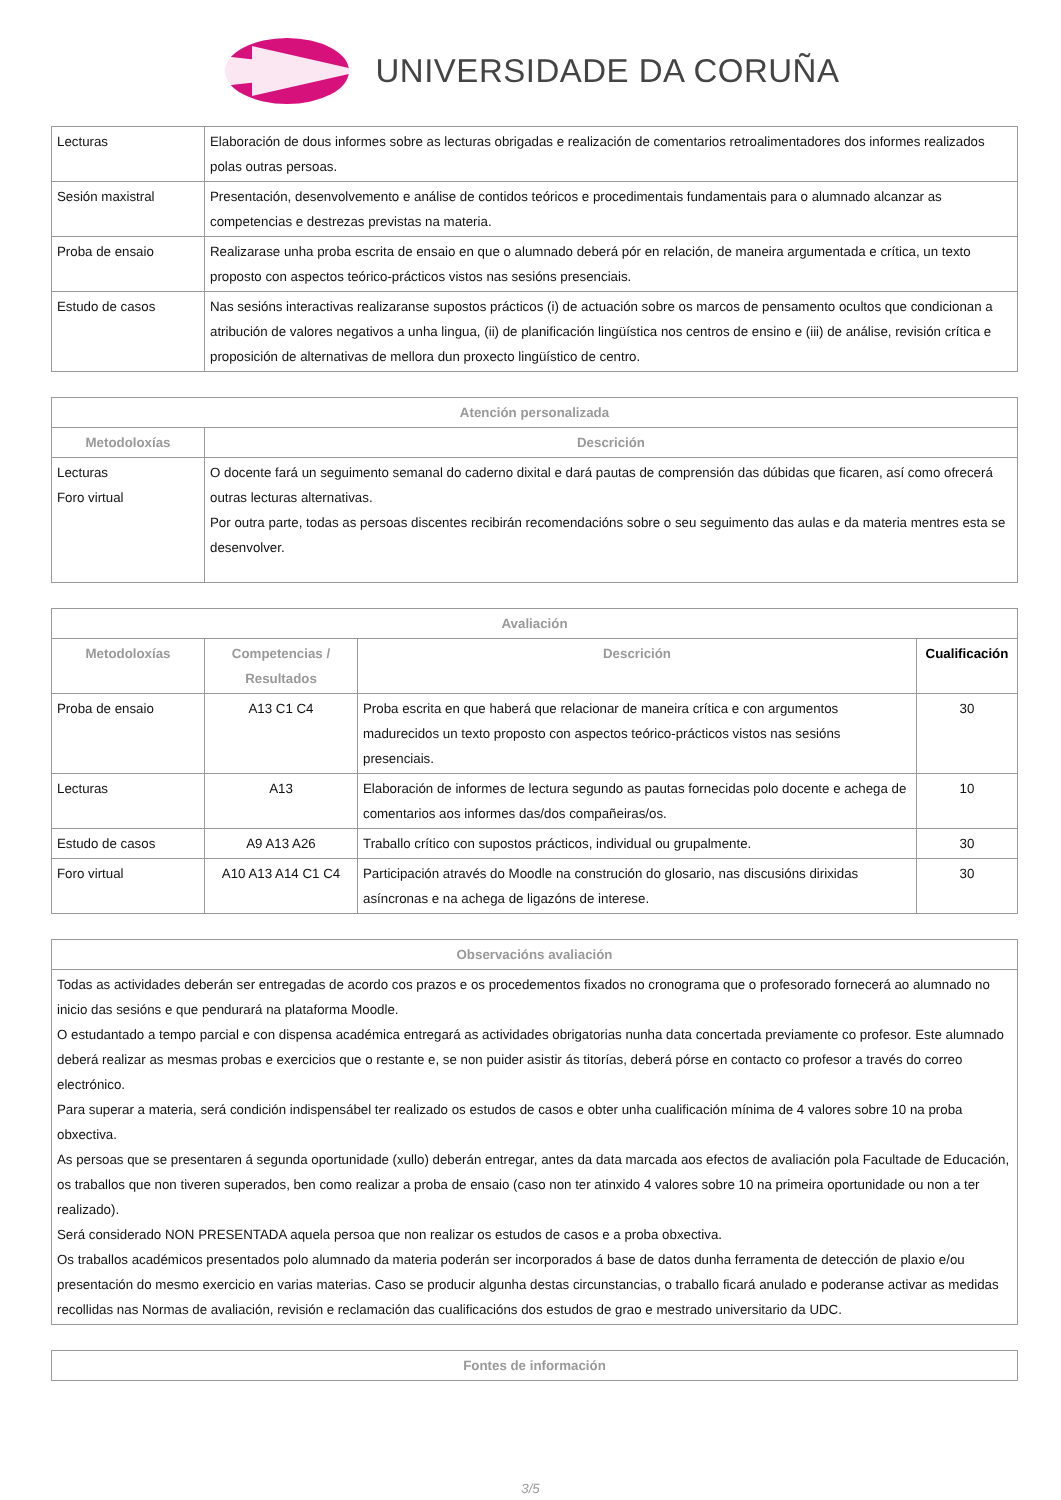UNIVERSIDADE DA CORUÑA
| Lecturas | Elaboración de dous informes sobre as lecturas obrigadas e realización de comentarios retroalimentadores dos informes realizados polas outras persoas. |
| Sesión maxistral | Presentación, desenvolvemento e análise de contidos teóricos e procedimentais fundamentais para o alumnado alcanzar as competencias e destrezas previstas na materia. |
| Proba de ensaio | Realizarase unha proba escrita de ensaio en que o alumnado deberá pór en relación, de maneira argumentada e crítica, un texto proposto con aspectos teórico-prácticos vistos nas sesións presenciais. |
| Estudo de casos | Nas sesións interactivas realizaranse supostos prácticos (i) de actuación sobre os marcos de pensamento ocultos que condicionan a atribución de valores negativos a unha lingua, (ii) de planificación lingüística nos centros de ensino e (iii) de análise, revisión crítica e proposición de alternativas de mellora dun proxecto lingüístico de centro. |
| Atención personalizada | |
| --- | --- |
| Metodoloxías | Descrición |
| Lecturas Foro virtual | O docente fará un seguimento semanal do caderno dixital e dará pautas de comprensión das dúbidas que ficaren, así como ofrecerá outras lecturas alternativas. Por outra parte, todas as persoas discentes recibirán recomendacións sobre o seu seguimento das aulas e da materia mentres esta se desenvolver. |
| Avaliación | | | |
| --- | --- | --- | --- |
| Metodoloxías | Competencias / Resultados | Descrición | Cualificación |
| Proba de ensaio | A13 C1 C4 | Proba escrita en que haberá que relacionar de maneira crítica e con argumentos madurecidos un texto proposto con aspectos teórico-prácticos vistos nas sesións presenciais. | 30 |
| Lecturas | A13 | Elaboración de informes de lectura segundo as pautas fornecidas polo docente e achega de comentarios aos informes das/dos compañeiras/os. | 10 |
| Estudo de casos | A9 A13 A26 | Traballo crítico con supostos prácticos, individual ou grupalmente. | 30 |
| Foro virtual | A10 A13 A14 C1 C4 | Participación através do Moodle na construción do glosario, nas discusións dirixidas asíncronas e na achega de ligazóns de interese. | 30 |
| Observacións avaliación |
| --- |
| Todas as actividades deberán ser entregadas de acordo cos prazos e os procedementos fixados no cronograma que o profesorado fornecerá ao alumnado no inicio das sesións e que pendurará na plataforma Moodle. O estudantado a tempo parcial e con dispensa académica entregará as actividades obrigatorias nunha data concertada previamente co profesor. Este alumnado deberá realizar as mesmas probas e exercicios que o restante e, se non puider asistir ás titorías, deberá pórse en contacto co profesor a través do correo electrónico. Para superar a materia, será condición indispensábel ter realizado os estudos de casos e obter unha cualificación mínima de 4 valores sobre 10 na proba obxectiva. As persoas que se presentaren á segunda oportunidade (xullo) deberán entregar, antes da data marcada aos efectos de avaliación pola Facultade de Educación, os traballos que non tiveren superados, ben como realizar a proba de ensaio (caso non ter atinxido 4 valores sobre 10 na primeira oportunidade ou non a ter realizado). Será considerado NON PRESENTADA aquela persoa que non realizar os estudos de casos e a proba obxectiva. Os traballos académicos presentados polo alumnado da materia poderán ser incorporados á base de datos dunha ferramenta de detección de plaxio e/ou presentación do mesmo exercicio en varias materias. Caso se producir algunha destas circunstancias, o traballo ficará anulado e poderanse activar as medidas recollidas nas Normas de avaliación, revisión e reclamación das cualificacións dos estudos de grao e mestrado universitario da UDC. |
| Fontes de información |
| --- |
3/5